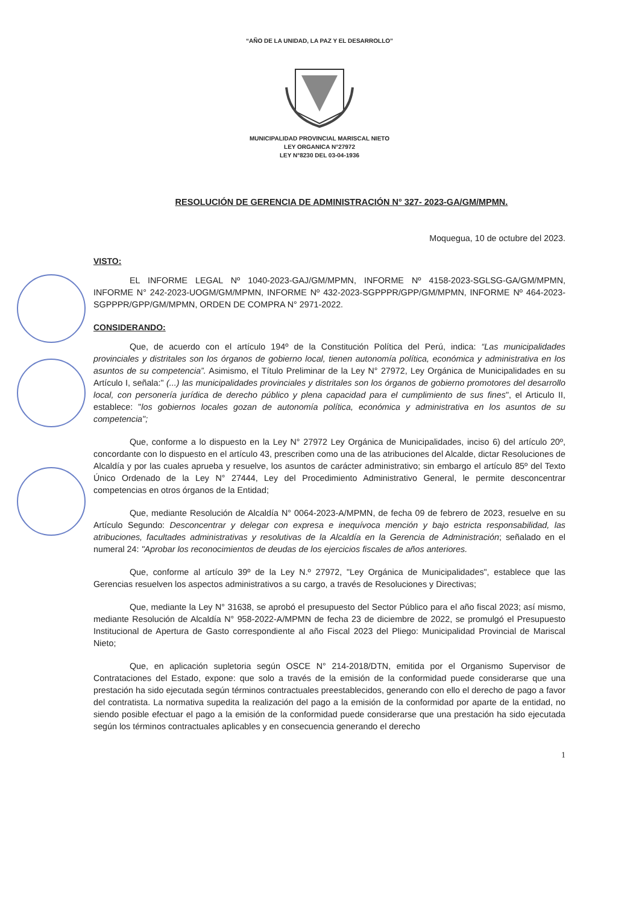“AÑO DE LA UNIDAD, LA PAZ Y EL DESARROLLO”
MUNICIPALIDAD PROVINCIAL MARISCAL NIETO
LEY ORGANICA N°27972
LEY N°8230 DEL 03-04-1936
RESOLUCIÓN DE GERENCIA DE ADMINISTRACIÓN N° 327- 2023-GA/GM/MPMN.
Moquegua, 10 de octubre del 2023.
VISTO:
EL INFORME LEGAL Nº 1040-2023-GAJ/GM/MPMN, INFORME Nº 4158-2023-SGLSG-GA/GM/MPMN, INFORME N° 242-2023-UOGM/GM/MPMN, INFORME Nº 432-2023-SGPPPR/GPP/GM/MPMN, INFORME Nº 464-2023-SGPPPR/GPP/GM/MPMN, ORDEN DE COMPRA N° 2971-2022.
CONSIDERANDO:
Que, de acuerdo con el artículo 194º de la Constitución Política del Perú, indica: “Las municipalidades provinciales y distritales son los órganos de gobierno local, tienen autonomía política, económica y administrativa en los asuntos de su competencia”. Asimismo, el Título Preliminar de la Ley N° 27972, Ley Orgánica de Municipalidades en su Artículo I, señala:" (...) las municipalidades provinciales y distritales son los órganos de gobierno promotores del desarrollo local, con personería jurídica de derecho público y plena capacidad para el cumplimiento de sus fines", el Articulo II, establece: "los gobiernos locales gozan de autonomía política, económica y administrativa en los asuntos de su competencia";
Que, conforme a lo dispuesto en la Ley N° 27972 Ley Orgánica de Municipalidades, inciso 6) del artículo 20º, concordante con lo dispuesto en el artículo 43, prescriben como una de las atribuciones del Alcalde, dictar Resoluciones de Alcaldía y por las cuales aprueba y resuelve, los asuntos de carácter administrativo; sin embargo el artículo 85º del Texto Único Ordenado de la Ley N° 27444, Ley del Procedimiento Administrativo General, le permite desconcentrar competencias en otros órganos de la Entidad;
Que, mediante Resolución de Alcaldía N° 0064-2023-A/MPMN, de fecha 09 de febrero de 2023, resuelve en su Artículo Segundo: Desconcentrar y delegar con expresa e inequívoca mención y bajo estricta responsabilidad, las atribuciones, facultades administrativas y resolutivas de la Alcaldía en la Gerencia de Administración; señalado en el numeral 24: "Aprobar los reconocimientos de deudas de los ejercicios fiscales de años anteriores.
Que, conforme al artículo 39º de la Ley N.º 27972, "Ley Orgánica de Municipalidades", establece que las Gerencias resuelven los aspectos administrativos a su cargo, a través de Resoluciones y Directivas;
Que, mediante la Ley N° 31638, se aprobó el presupuesto del Sector Público para el año fiscal 2023; así mismo, mediante Resolución de Alcaldía N° 958-2022-A/MPMN de fecha 23 de diciembre de 2022, se promulgó el Presupuesto Institucional de Apertura de Gasto correspondiente al año Fiscal 2023 del Pliego: Municipalidad Provincial de Mariscal Nieto;
Que, en aplicación supletoria según OSCE N° 214-2018/DTN, emitida por el Organismo Supervisor de Contrataciones del Estado, expone: que solo a través de la emisión de la conformidad puede considerarse que una prestación ha sido ejecutada según términos contractuales preestablecidos, generando con ello el derecho de pago a favor del contratista. La normativa supedita la realización del pago a la emisión de la conformidad por aparte de la entidad, no siendo posible efectuar el pago a la emisión de la conformidad puede considerarse que una prestación ha sido ejecutada según los términos contractuales aplicables y en consecuencia generando el derecho
1